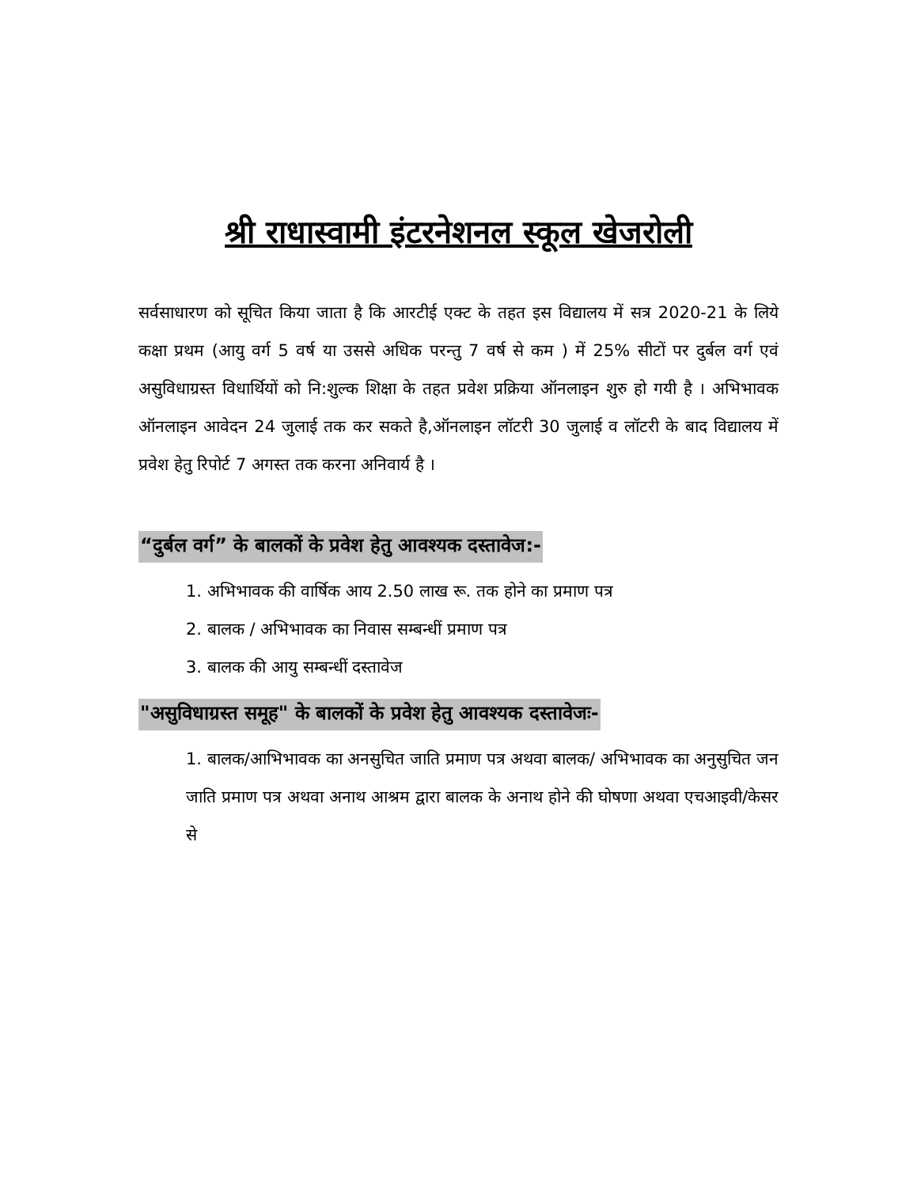श्री राधास्वामी इंटरनेशनल स्कूल खेजरोली
सर्वसाधारण को सूचित किया जाता है कि आरटीई एक्ट के तहत इस विद्यालय में सत्र 2020-21 के लिये कक्षा प्रथम (आयु वर्ग 5 वर्ष या उससे अधिक परन्तु 7 वर्ष से कम ) में 25% सीटों पर दुर्बल वर्ग एवं असुविधाग्रस्त विधार्थियों को नि:शुल्क शिक्षा के तहत प्रवेश प्रक्रिया ऑनलाइन शुरु हो गयी है । अभिभावक ऑनलाइन आवेदन 24 जुलाई तक कर सकते है,ऑनलाइन लॉटरी 30 जुलाई व लॉटरी के बाद विद्यालय में प्रवेश हेतु रिपोर्ट 7 अगस्त तक करना अनिवार्य है ।
“दुर्बल वर्ग” के बालकों के प्रवेश हेतु आवश्यक दस्तावेज:-
1. अभिभावक की वार्षिक आय 2.50 लाख रू. तक होने का प्रमाण पत्र
2. बालक / अभिभावक का निवास सम्बन्धीं प्रमाण पत्र
3. बालक की आयु सम्बन्धीं दस्तावेज
"असुविधाग्रस्त समूह" के बालकों के प्रवेश हेतु आवश्यक दस्तावेजः-
1. बालक/आभिभावक का अनसुचित जाति प्रमाण पत्र अथवा बालक/ अभिभावक का अनुसुचित जन जाति प्रमाण पत्र अथवा अनाथ आश्रम द्वारा बालक के अनाथ होने की घोषणा अथवा एचआइवी/केसर से